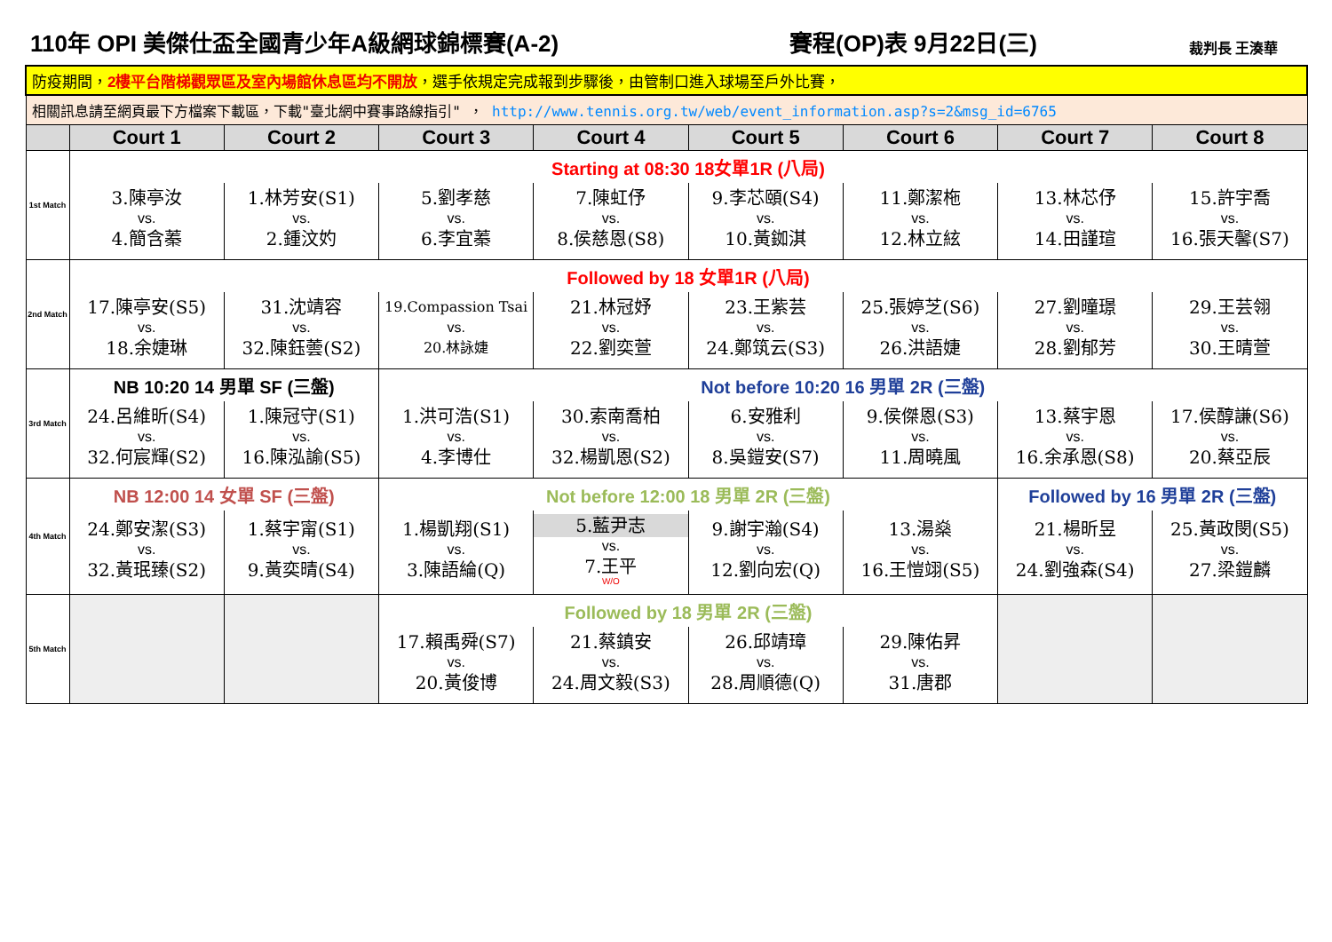110年 OPI 美傑仕盃全國青少年A級網球錦標賽(A-2)
賽程(OP)表 9月22日(三)
裁判長 王湊華
| 防疫期間， 2樓平台階梯觀眾區及室內場館休息區均不開放 ，選手依規定完成報到步驟後，由管制口進入球場至戶外比賽， | | | | | | | | |
| 相關訊息請至網頁最下方檔案下載區，下載"臺北網中賽事路線指引" ， http://www.tennis.org.tw/web/event_information.asp?s=2&msg_id=6765 | | | | | | | | |
| | Court 1 | Court 2 | Court 3 | Court 4 | Court 5 | Court 6 | Court 7 | Court 8 |
| 1st Match | Starting at 08:30 18女單1R (八局) | | | | | | | |
| | 3.陳亭汝 vs. 4.簡含蓁 | 1.林芳安(S1) vs. 2.鍾汶妁 | 5.劉孝慈 vs. 6.李宜蓁 | 7.陳虹伃 vs. 8.侯慈恩(S8) | 9.李芯頤(S4) vs. 10.黃銣淇 | 11.鄭潔柂 vs. 12.林立絃 | 13.林芯伃 vs. 14.田謹瑄 | 15.許宇喬 vs. 16.張天馨(S7) |
| 2nd Match | Followed by 18 女單1R (八局) | | | | | | | |
| | 17.陳亭安(S5) vs. 18.余婕琳 | 31.沈靖容 vs. 32.陳鈺蕓(S2) | 19.Compassion Tsai vs. 20.林詠婕 | 21.林冠妤 vs. 22.劉奕萱 | 23.王紫芸 vs. 24.鄭筑云(S3) | 25.張婷芝(S6) vs. 26.洪語婕 | 27.劉曈璟 vs. 28.劉郁芳 | 29.王芸翎 vs. 30.王晴萱 |
| 3rd Match | NB 10:20 14 男單 SF (三盤) | | Not before 10:20 16 男單 2R (三盤) | | | | | |
| | 24.呂維昕(S4) vs. 32.何宸輝(S2) | 1.陳冠守(S1) vs. 16.陳泓諭(S5) | 1.洪可浩(S1) vs. 4.李博仕 | 30.索南喬柏 vs. 32.楊凱恩(S2) | 6.安雅利 vs. 8.吳鎧安(S7) | 9.侯傑恩(S3) vs. 11.周曉風 | 13.蔡宇恩 vs. 16.余承恩(S8) | 17.侯醇謙(S6) vs. 20.蔡亞辰 |
| 4th Match | NB 12:00 14 女單 SF (三盤) | | Not before 12:00 18 男單 2R (三盤) | | | | Followed by 16 男單 2R (三盤) | |
| | 24.鄭安潔(S3) vs. 32.黃珉臻(S2) | 1.蔡宇甯(S1) vs. 9.黃奕晴(S4) | 1.楊凱翔(S1) vs. 3.陳語綸(Q) | 5.藍尹志 vs. 7.王平 W/O | 9.謝宇瀚(S4) vs. 12.劉向宏(Q) | 13.湯燊 vs. 16.王愷翊(S5) | 21.楊昕昱 vs. 24.劉強森(S4) | 25.黃政閔(S5) vs. 27.梁鎧麟 |
| 5th Match | | | Followed by 18 男單 2R (三盤) | | | | | |
| | | | 17.賴禹舜(S7) vs. 20.黃俊博 | 21.蔡鎮安 vs. 24.周文毅(S3) | 26.邱靖璋 vs. 28.周順德(Q) | 29.陳佑昇 vs. 31.唐郡 | | |